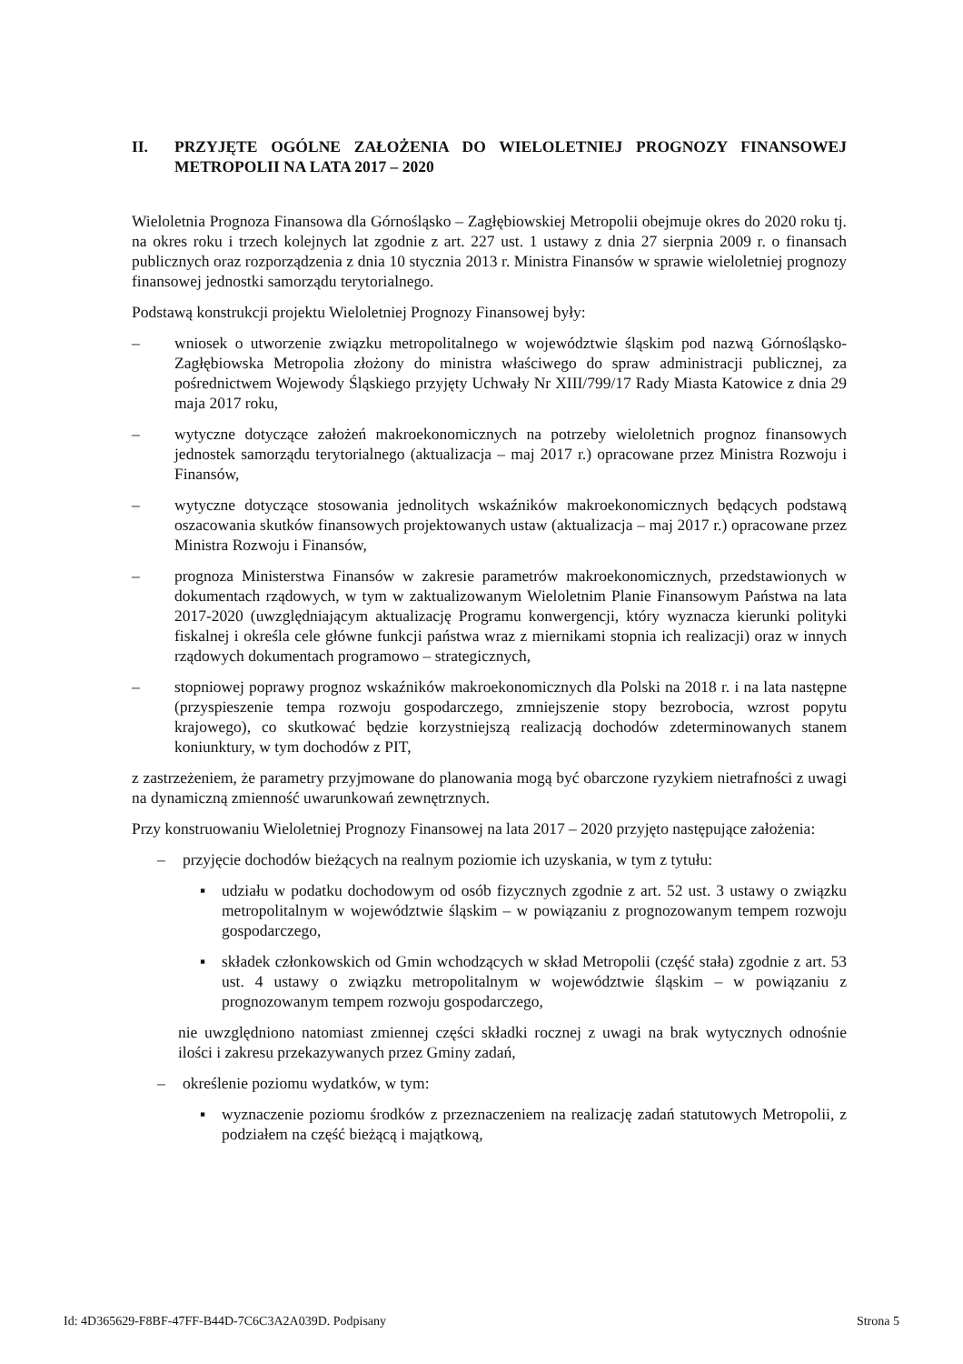II. PRZYJĘTE OGÓLNE ZAŁOŻENIA DO WIELOLETNIEJ PROGNOZY FINANSOWEJ METROPOLII NA LATA 2017 – 2020
Wieloletnia Prognoza Finansowa dla Górnośląsko – Zagłębiowskiej Metropolii obejmuje okres do 2020 roku tj. na okres roku i trzech kolejnych lat zgodnie z art. 227 ust. 1 ustawy z dnia 27 sierpnia 2009 r. o finansach publicznych oraz rozporządzenia z dnia 10 stycznia 2013 r. Ministra Finansów w sprawie wieloletniej prognozy finansowej jednostki samorządu terytorialnego.
Podstawą konstrukcji projektu Wieloletniej Prognozy Finansowej były:
– wniosek o utworzenie związku metropolitalnego w województwie śląskim pod nazwą Górnośląsko-Zagłębiowska Metropolia złożony do ministra właściwego do spraw administracji publicznej, za pośrednictwem Wojewody Śląskiego przyjęty Uchwały Nr XIII/799/17 Rady Miasta Katowice z dnia 29 maja 2017 roku,
– wytyczne dotyczące założeń makroekonomicznych na potrzeby wieloletnich prognoz finansowych jednostek samorządu terytorialnego (aktualizacja – maj 2017 r.) opracowane przez Ministra Rozwoju i Finansów,
– wytyczne dotyczące stosowania jednolitych wskaźników makroekonomicznych będących podstawą oszacowania skutków finansowych projektowanych ustaw (aktualizacja – maj 2017 r.) opracowane przez Ministra Rozwoju i Finansów,
– prognoza Ministerstwa Finansów w zakresie parametrów makroekonomicznych, przedstawionych w dokumentach rządowych, w tym w zaktualizowanym Wieloletnim Planie Finansowym Państwa na lata 2017-2020 (uwzględniającym aktualizację Programu konwergencji, który wyznacza kierunki polityki fiskalnej i określa cele główne funkcji państwa wraz z miernikami stopnia ich realizacji) oraz w innych rządowych dokumentach programowo – strategicznych,
– stopniowej poprawy prognoz wskaźników makroekonomicznych dla Polski na 2018 r. i na lata następne (przyspieszenie tempa rozwoju gospodarczego, zmniejszenie stopy bezrobocia, wzrost popytu krajowego), co skutkować będzie korzystniejszą realizacją dochodów zdeterminowanych stanem koniunktury, w tym dochodów z PIT,
z zastrzeżeniem, że parametry przyjmowane do planowania mogą być obarczone ryzykiem nietrafności z uwagi na dynamiczną zmienność uwarunkowań zewnętrznych.
Przy konstruowaniu Wieloletniej Prognozy Finansowej na lata 2017 – 2020 przyjęto następujące założenia:
– przyjęcie dochodów bieżących na realnym poziomie ich uzyskania, w tym z tytułu:
▪ udziału w podatku dochodowym od osób fizycznych zgodnie z art. 52 ust. 3 ustawy o związku metropolitalnym w województwie śląskim – w powiązaniu z prognozowanym tempem rozwoju gospodarczego,
▪ składek członkowskich od Gmin wchodzących w skład Metropolii (część stała) zgodnie z art. 53 ust. 4 ustawy o związku metropolitalnym w województwie śląskim – w powiązaniu z prognozowanym tempem rozwoju gospodarczego,
nie uwzględniono natomiast zmiennej części składki rocznej z uwagi na brak wytycznych odnośnie ilości i zakresu przekazywanych przez Gminy zadań,
– określenie poziomu wydatków, w tym:
▪ wyznaczenie poziomu środków z przeznaczeniem na realizację zadań statutowych Metropolii, z podziałem na część bieżącą i majątkową,
Id: 4D365629-F8BF-47FF-B44D-7C6C3A2A039D. Podpisany Strona 5